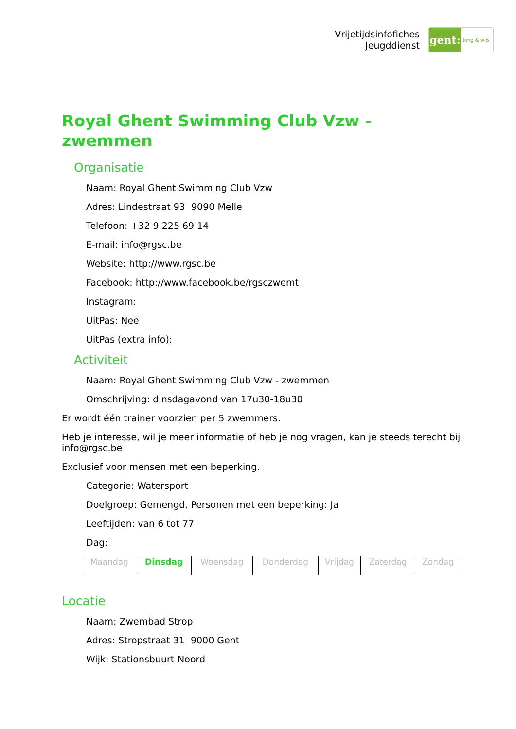Vrijetijdsinfofiches
Jeugddienst
gent:
jong & wijs
Royal Ghent Swimming Club Vzw - zwemmen
Organisatie
Naam: Royal Ghent Swimming Club Vzw
Adres: Lindestraat 93 9090 Melle
Telefoon: +32 9 225 69 14
E-mail: info@rgsc.be
Website: http://www.rgsc.be
Facebook: http://www.facebook.be/rgsczwemt
Instagram:
UitPas: Nee
UitPas (extra info):
Activiteit
Naam: Royal Ghent Swimming Club Vzw - zwemmen
Omschrijving: dinsdagavond van 17u30-18u30
Er wordt één trainer voorzien per 5 zwemmers.
Heb je interesse, wil je meer informatie of heb je nog vragen, kan je steeds terecht bij info@rgsc.be
Exclusief voor mensen met een beperking.
Categorie: Watersport
Doelgroep: Gemengd, Personen met een beperking: Ja
Leeftijden: van 6 tot 77
Dag:
| Maandag | Dinsdag | Woensdag | Donderdag | Vrijdag | Zaterdag | Zondag |
Locatie
Naam: Zwembad Strop
Adres: Stropstraat 31 9000 Gent
Wijk: Stationsbuurt-Noord